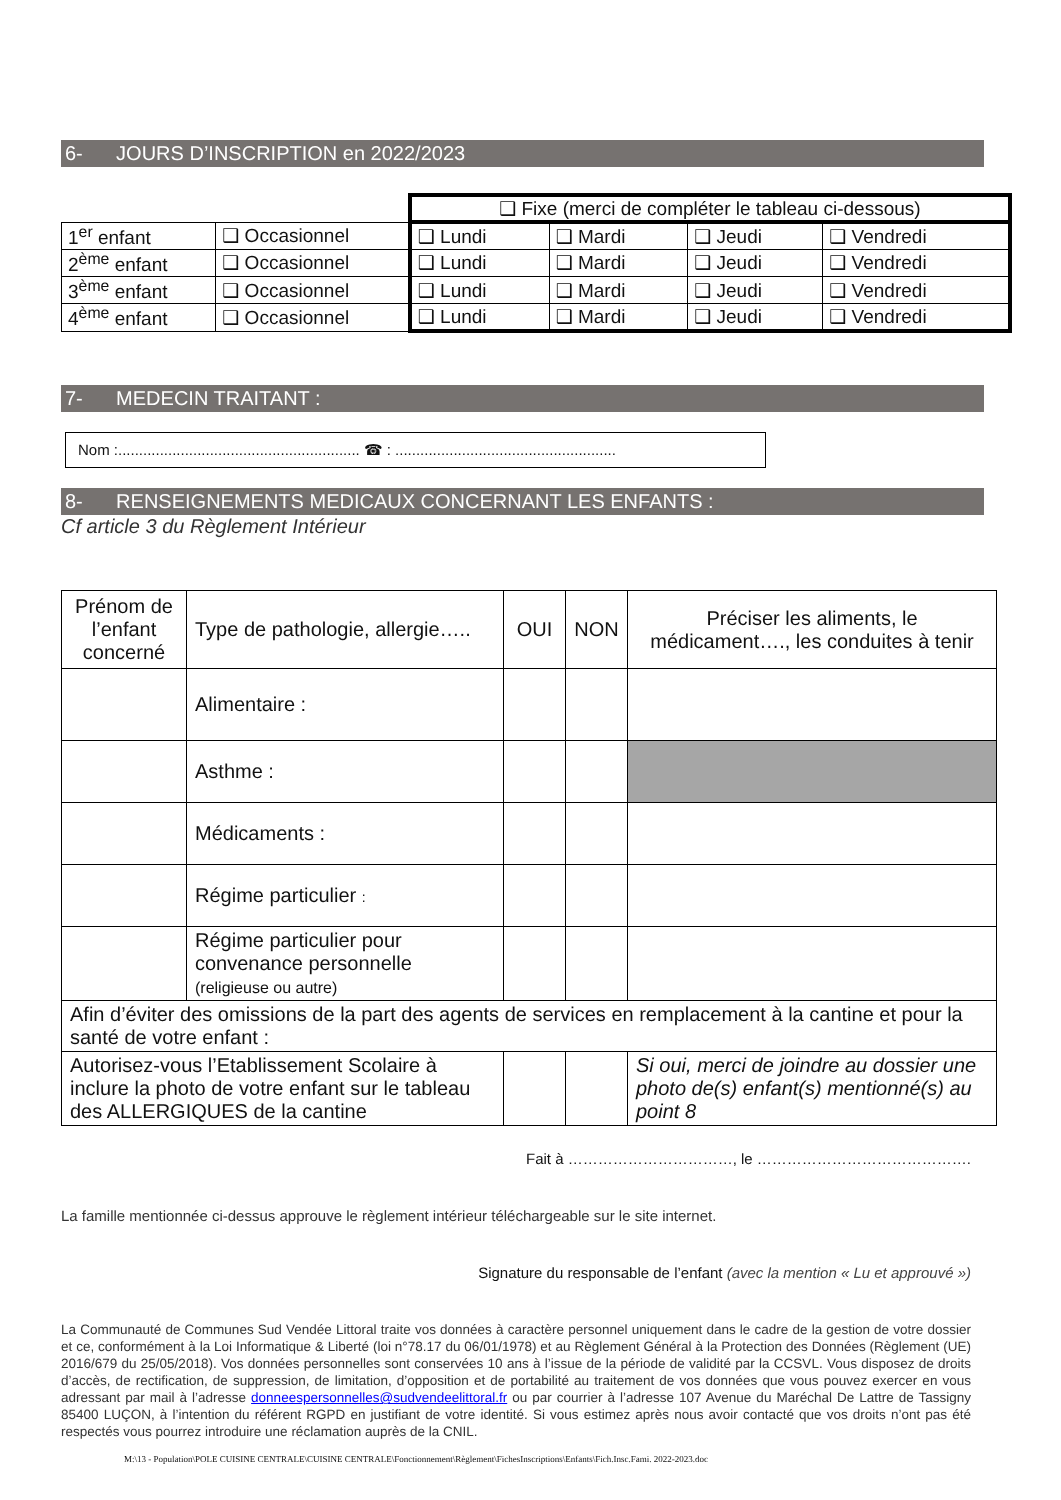6- JOURS D’INSCRIPTION en 2022/2023
| | | ❑ Fixe (merci de compléter le tableau ci-dessous) | | | |
| 1<sup>er</sup> enfant | ❑ Occasionnel | ❑ Lundi | ❑ Mardi | ❑ Jeudi | ❑ Vendredi |
| 2<sup>ème</sup> enfant | ❑ Occasionnel | ❑ Lundi | ❑ Mardi | ❑ Jeudi | ❑ Vendredi |
| 3<sup>ème</sup> enfant | ❑ Occasionnel | ❑ Lundi | ❑ Mardi | ❑ Jeudi | ❑ Vendredi |
| 4<sup>ème</sup> enfant | ❑ Occasionnel | ❑ Lundi | ❑ Mardi | ❑ Jeudi | ❑ Vendredi |
7- MEDECIN TRAITANT :
Nom :.......................................................... ☎ : .....................................................
8- RENSEIGNEMENTS MEDICAUX CONCERNANT LES ENFANTS :
Cf article 3 du Règlement Intérieur
| Prénom de l’enfant concerné | Type de pathologie, allergie….. | OUI | NON | Préciser les aliments, le médicament…., les conduites à tenir |
| | Alimentaire : | | | |
| | Asthme : | | | |
| | Médicaments : | | | |
| | Régime particulier : | | | |
| | Régime particulier pour convenance personnelle (religieuse ou autre) | | | |
| Afin d’éviter des omissions de la part des agents de services en remplacement à la cantine et pour la santé de votre enfant : | | | | |
| Autorisez-vous l’Etablissement Scolaire à inclure la photo de votre enfant sur le tableau des ALLERGIQUES de la cantine | | | | Si oui, merci de joindre au dossier une photo de(s) enfant(s) mentionné(s) au point 8 |
Fait à ……………………………, le …………………………………….
La famille mentionnée ci-dessus approuve le règlement intérieur téléchargeable sur le site internet.
Signature du responsable de l’enfant (avec la mention « Lu et approuvé »)
La Communauté de Communes Sud Vendée Littoral traite vos données à caractère personnel uniquement dans le cadre de la gestion de votre dossier et ce, conformément à la Loi Informatique & Liberté (loi n°78.17 du 06/01/1978) et au Règlement Général à la Protection des Données (Règlement (UE) 2016/679 du 25/05/2018). Vos données personnelles sont conservées 10 ans à l’issue de la période de validité par la CCSVL. Vous disposez de droits d’accès, de rectification, de suppression, de limitation, d’opposition et de portabilité au traitement de vos données que vous pouvez exercer en vous adressant par mail à l’adresse donneespersonnelles@sudvendeelittoral.fr ou par courrier à l’adresse 107 Avenue du Maréchal De Lattre de Tassigny 85400 LUÇON, à l’intention du référent RGPD en justifiant de votre identité. Si vous estimez après nous avoir contacté que vos droits n’ont pas été respectés vous pourrez introduire une réclamation auprès de la CNIL.
M:\13 - Population\POLE CUISINE CENTRALE\CUISINE CENTRALE\Fonctionnement\Règlement\FichesInscriptions\Enfants\Fich.Insc.Fami. 2022-2023.doc